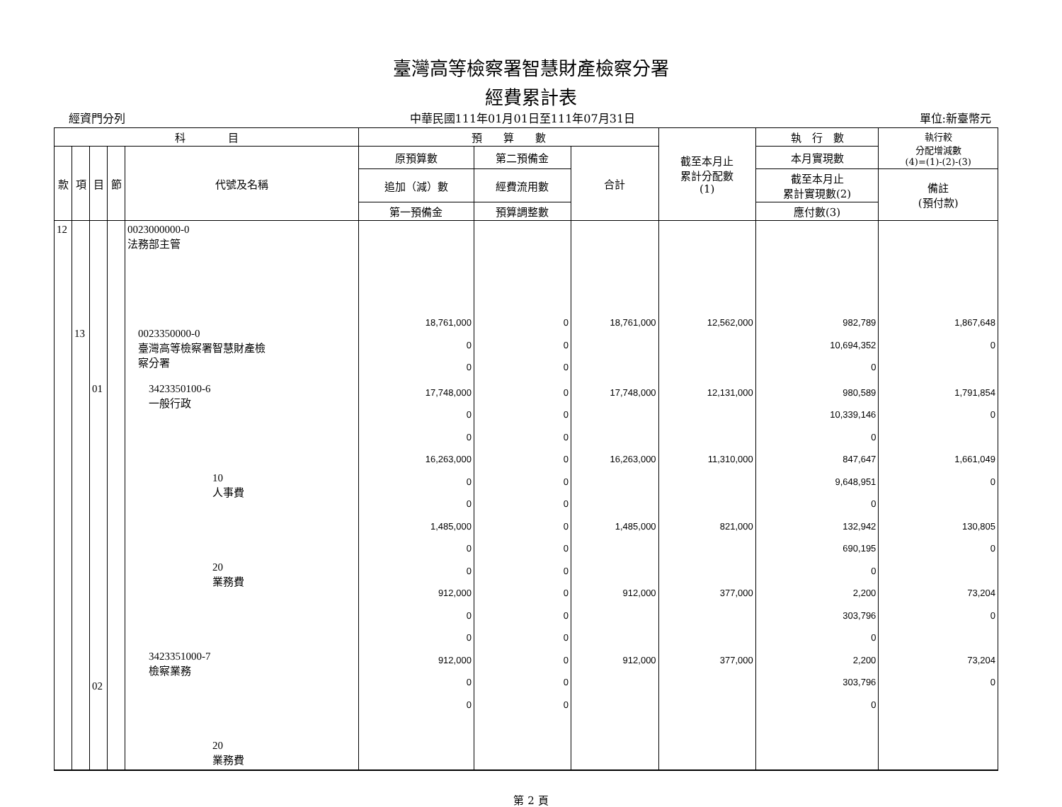臺灣高等檢察署智慧財產檢察分署
經費累計表
經資門分列 中華民國111年01月01日至111年07月31日 單位:新臺幣元
| 科 目 | | | | | 預 算 數 | | | 截至本月止 累計分配數 (1) | 執 行 數 | 執行較 分配增減數 (4)=(1)-(2)-(3) |
| --- | --- | --- | --- | --- | --- | --- | --- | --- | --- | --- |
| 款 | 項 | 目 | 節 | 代號及名稱 | 原預算數 | 第二預備金 | 合計 | | 本月實現數 | |
| | | | | | 追加（減）數 | 經費流用數 | | | 截至本月止 累計實現數(2) | 備註 (預付款) |
| | | | | | 第一預備金 | 預算調整數 | | | 應付數(3) | |
| 12 | 13 | | | 0023000000-0 法務部主管 0023350000-0 臺灣高等檢察署智慧財產檢 察分署 | 18,761,000 0 0 | 0 0 0 | 18,761,000 | 12,562,000 | 982,789 10,694,352 0 | 1,867,648 0 |
| | | 01 02 | | 3423350100-6 一般行政 10 人事費 20 業務費 3423351000-7 檢察業務 20 業務費 | 17,748,000 0 0 16,263,000 0 0 1,485,000 0 0 912,000 0 0 912,000 0 0 | 0 0 0 0 0 0 0 0 0 0 0 0 0 0 0 | 17,748,000 16,263,000 1,485,000 912,000 912,000 | 12,131,000 11,310,000 821,000 377,000 377,000 | 980,589 10,339,146 0 847,647 9,648,951 0 132,942 690,195 0 2,200 303,796 0 2,200 303,796 0 | 1,791,854 0 1,661,049 0 130,805 0 73,204 0 73,204 0 |
第 2 頁